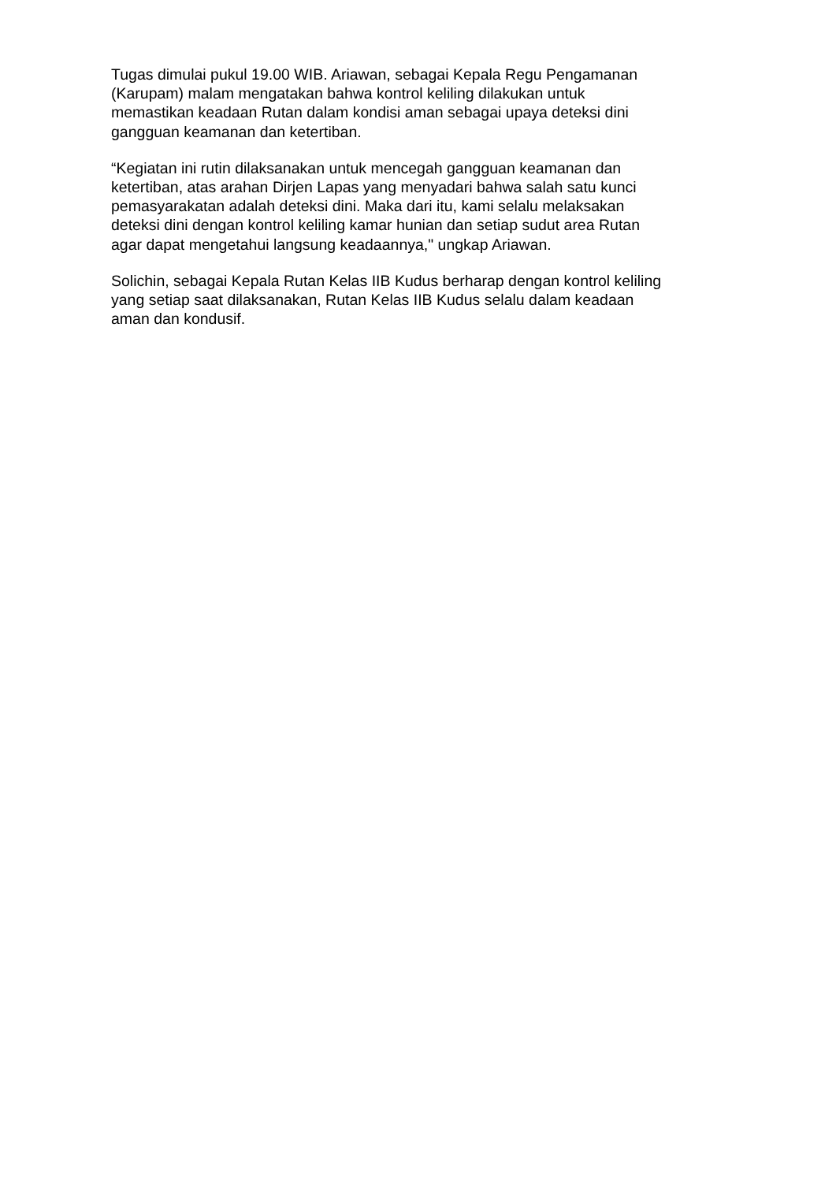Tugas dimulai pukul 19.00 WIB. Ariawan, sebagai Kepala Regu Pengamanan
(Karupam) malam mengatakan bahwa kontrol keliling dilakukan untuk
memastikan keadaan Rutan dalam kondisi aman sebagai upaya deteksi dini
gangguan keamanan dan ketertiban.
“Kegiatan ini rutin dilaksanakan untuk mencegah gangguan keamanan dan
ketertiban, atas arahan Dirjen Lapas yang menyadari bahwa salah satu kunci
pemasyarakatan adalah deteksi dini. Maka dari itu, kami selalu melaksakan
deteksi dini dengan kontrol keliling kamar hunian dan setiap sudut area Rutan
agar dapat mengetahui langsung keadaannya," ungkap Ariawan.
Solichin, sebagai Kepala Rutan Kelas IIB Kudus berharap dengan kontrol keliling
yang setiap saat dilaksanakan, Rutan Kelas IIB Kudus selalu dalam keadaan
aman dan kondusif.